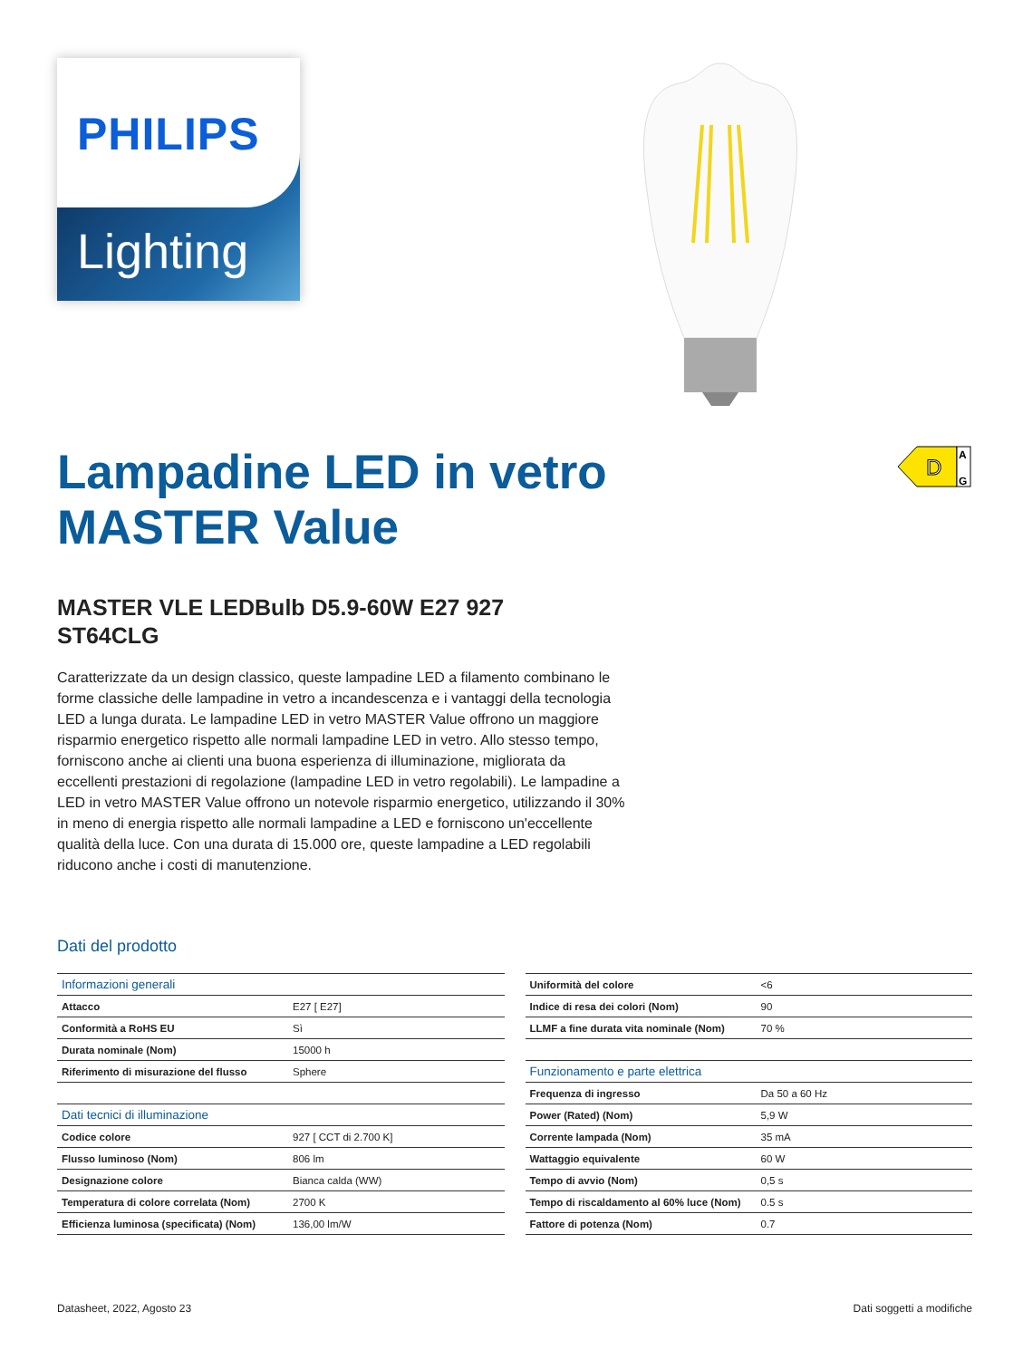PHILIPS
Lighting
Lampadine LED in vetro MASTER Value
D
A
G
MASTER VLE LEDBulb D5.9-60W E27 927 ST64CLG
Caratterizzate da un design classico, queste lampadine LED a filamento combinano le forme classiche delle lampadine in vetro a incandescenza e i vantaggi della tecnologia LED a lunga durata. Le lampadine LED in vetro MASTER Value offrono un maggiore risparmio energetico rispetto alle normali lampadine LED in vetro. Allo stesso tempo, forniscono anche ai clienti una buona esperienza di illuminazione, migliorata da eccellenti prestazioni di regolazione (lampadine LED in vetro regolabili). Le lampadine a LED in vetro MASTER Value offrono un notevole risparmio energetico, utilizzando il 30% in meno di energia rispetto alle normali lampadine a LED e forniscono un'eccellente qualità della luce. Con una durata di 15.000 ore, queste lampadine a LED regolabili riducono anche i costi di manutenzione.
Dati del prodotto
| Informazioni generali | |
| --- | --- |
| Attacco | E27 [ E27] |
| Conformità a RoHS EU | Sì |
| Durata nominale (Nom) | 15000 h |
| Riferimento di misurazione del flusso | Sphere |
| Dati tecnici di illuminazione | |
| Codice colore | 927 [ CCT di 2.700 K] |
| Flusso luminoso (Nom) | 806 lm |
| Designazione colore | Bianca calda (WW) |
| Temperatura di colore correlata (Nom) | 2700 K |
| Efficienza luminosa (specificata) (Nom) | 136,00 lm/W |
| Uniformità del colore | <6 |
| Indice di resa dei colori (Nom) | 90 |
| LLMF a fine durata vita nominale (Nom) | 70 % |
| Funzionamento e parte elettrica | |
| Frequenza di ingresso | Da 50 a 60 Hz |
| Power (Rated) (Nom) | 5,9 W |
| Corrente lampada (Nom) | 35 mA |
| Wattaggio equivalente | 60 W |
| Tempo di avvio (Nom) | 0,5 s |
| Tempo di riscaldamento al 60% luce (Nom) | 0.5 s |
| Fattore di potenza (Nom) | 0.7 |
Datasheet, 2022, Agosto 23 Dati soggetti a modifiche